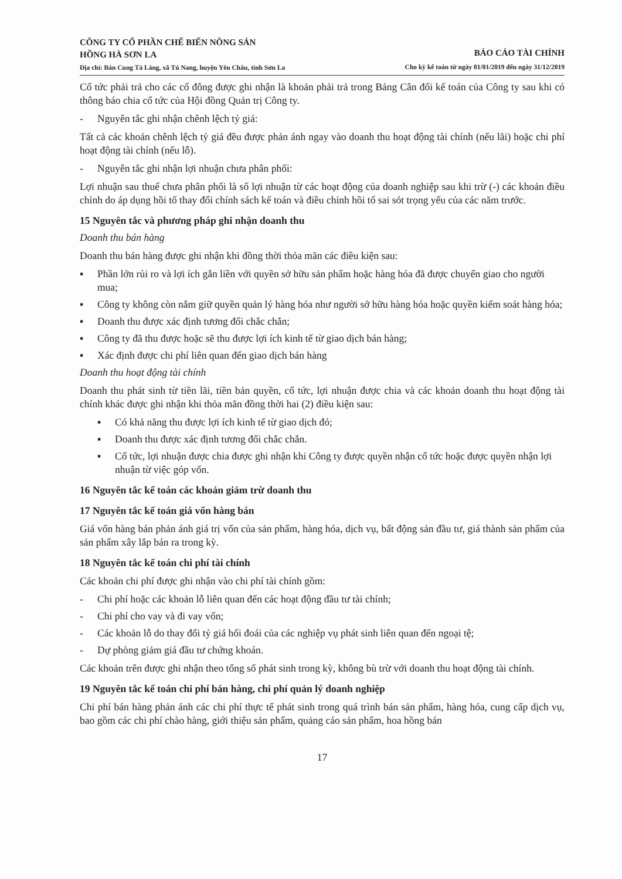CÔNG TY CỔ PHẦN CHẾ BIẾN NÔNG SẢN
HỒNG HÀ SƠN LA
Địa chỉ: Bản Cung Tà Làng, xã Tú Nang, huyện Yên Châu, tỉnh Sơn La
BÁO CÁO TÀI CHÍNH
Cho kỳ kế toán từ ngày 01/01/2019 đến ngày 31/12/2019
Cổ tức phải trả cho các cổ đông được ghi nhận là khoản phải trả trong Bảng Cân đối kế toán của Công ty sau khi có thông báo chia cổ tức của Hội đồng Quản trị Công ty.
- Nguyên tắc ghi nhận chênh lệch tỷ giá:
Tất cả các khoản chênh lệch tỷ giá đều được phản ánh ngay vào doanh thu hoạt động tài chính (nếu lãi) hoặc chi phí hoạt động tài chính (nếu lỗ).
- Nguyên tắc ghi nhận lợi nhuận chưa phân phối:
Lợi nhuận sau thuế chưa phân phối là số lợi nhuận từ các hoạt động của doanh nghiệp sau khi trừ (-) các khoản điều chỉnh do áp dụng hồi tố thay đổi chính sách kế toán và điều chỉnh hồi tố sai sót trọng yếu của các năm trước.
15 Nguyên tắc và phương pháp ghi nhận doanh thu
Doanh thu bán hàng
Doanh thu bán hàng được ghi nhận khi đồng thời thỏa mãn các điều kiện sau:
▪ Phần lớn rủi ro và lợi ích gắn liền với quyền sở hữu sản phẩm hoặc hàng hóa đã được chuyển giao cho người mua;
▪ Công ty không còn nắm giữ quyền quản lý hàng hóa như người sở hữu hàng hóa hoặc quyền kiểm soát hàng hóa;
▪ Doanh thu được xác định tương đối chắc chắn;
▪ Công ty đã thu được hoặc sẽ thu được lợi ích kinh tế từ giao dịch bán hàng;
▪ Xác định được chi phí liên quan đến giao dịch bán hàng
Doanh thu hoạt động tài chính
Doanh thu phát sinh từ tiền lãi, tiền bản quyền, cổ tức, lợi nhuận được chia và các khoản doanh thu hoạt động tài chính khác được ghi nhận khi thỏa mãn đồng thời hai (2) điều kiện sau:
▪ Có khả năng thu được lợi ích kinh tế từ giao dịch đó;
▪ Doanh thu được xác định tương đối chắc chắn.
▪ Cổ tức, lợi nhuận được chia được ghi nhận khi Công ty được quyền nhận cổ tức hoặc được quyền nhận lợi nhuận từ việc góp vốn.
16 Nguyên tắc kế toán các khoản giảm trừ doanh thu
17 Nguyên tắc kế toán giá vốn hàng bán
Giá vốn hàng bán phản ánh giá trị vốn của sản phẩm, hàng hóa, dịch vụ, bất động sản đầu tư, giá thành sản phẩm của sản phẩm xây lắp bán ra trong kỳ.
18 Nguyên tắc kế toán chi phí tài chính
Các khoản chi phí được ghi nhận vào chi phí tài chính gồm:
- Chi phí hoặc các khoản lỗ liên quan đến các hoạt động đầu tư tài chính;
- Chi phí cho vay và đi vay vốn;
- Các khoản lỗ do thay đổi tỷ giá hối đoái của các nghiệp vụ phát sinh liên quan đến ngoại tệ;
- Dự phòng giảm giá đầu tư chứng khoán.
Các khoản trên được ghi nhận theo tổng số phát sinh trong kỳ, không bù trừ với doanh thu hoạt động tài chính.
19 Nguyên tắc kế toán chi phí bán hàng, chi phí quản lý doanh nghiệp
Chi phí bán hàng phản ánh các chi phí thực tế phát sinh trong quá trình bán sản phẩm, hàng hóa, cung cấp dịch vụ, bao gồm các chi phí chào hàng, giới thiệu sản phẩm, quảng cáo sản phẩm, hoa hồng bán
17